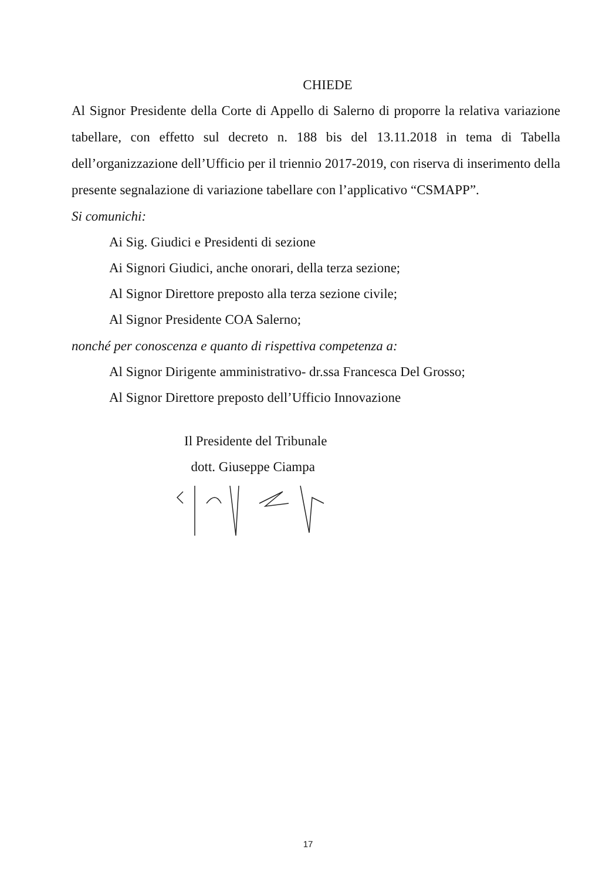CHIEDE
Al Signor Presidente della Corte di Appello di Salerno di proporre la relativa variazione tabellare, con effetto sul decreto n. 188 bis del 13.11.2018 in tema di Tabella dell’organizzazione dell’Ufficio per il triennio 2017-2019, con riserva di inserimento della presente segnalazione di variazione tabellare con l’applicativo “CSMAPP”.
Si comunichi:
Ai Sig. Giudici e Presidenti di sezione
Ai Signori Giudici, anche onorari, della terza sezione;
Al Signor Direttore preposto alla terza sezione civile;
Al Signor Presidente COA Salerno;
nonché per conoscenza e quanto di rispettiva competenza a:
Al Signor Dirigente amministrativo- dr.ssa Francesca Del Grosso;
Al Signor Direttore preposto dell’Ufficio Innovazione
Il Presidente del Tribunale
dott. Giuseppe Ciampa
17